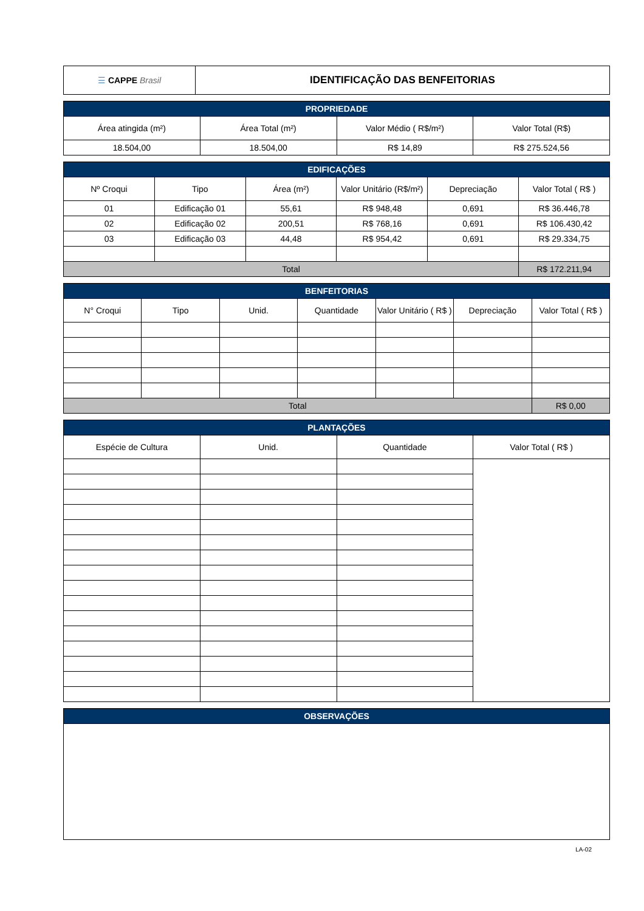| ☰ CAPPE Brasil | IDENTIFICAÇÃO DAS BENFEITORIAS |
| PROPRIEDADE | | | |
| --- | --- | --- | --- |
| Área atingida (m²) | Área Total (m²) | Valor Médio ( R$/m²) | Valor Total (R$) |
| 18.504,00 | 18.504,00 | R$ 14,89 | R$ 275.524,56 |
| EDIFICAÇÕES | | | | | |
| --- | --- | --- | --- | --- | --- |
| Nº Croqui | Tipo | Área (m²) | Valor Unitário (R$/m²) | Depreciação | Valor Total ( R$ ) |
| 01 | Edificação 01 | 55,61 | R$ 948,48 | 0,691 | R$ 36.446,78 |
| 02 | Edificação 02 | 200,51 | R$ 768,16 | 0,691 | R$ 106.430,42 |
| 03 | Edificação 03 | 44,48 | R$ 954,42 | 0,691 | R$ 29.334,75 |
| Total | | | | | R$ 172.211,94 |
| BENFEITORIAS | | | | | | |
| --- | --- | --- | --- | --- | --- | --- |
| N° Croqui | Tipo | Unid. | Quantidade | Valor Unitário ( R$ ) | Depreciação | Valor Total ( R$ ) |
| Total | | | | | | R$ 0,00 |
| PLANTAÇÕES | | | |
| --- | --- | --- | --- |
| Espécie de Cultura | Unid. | Quantidade | Valor Total ( R$ ) |
| OBSERVAÇÕES |
| --- |
LA-02